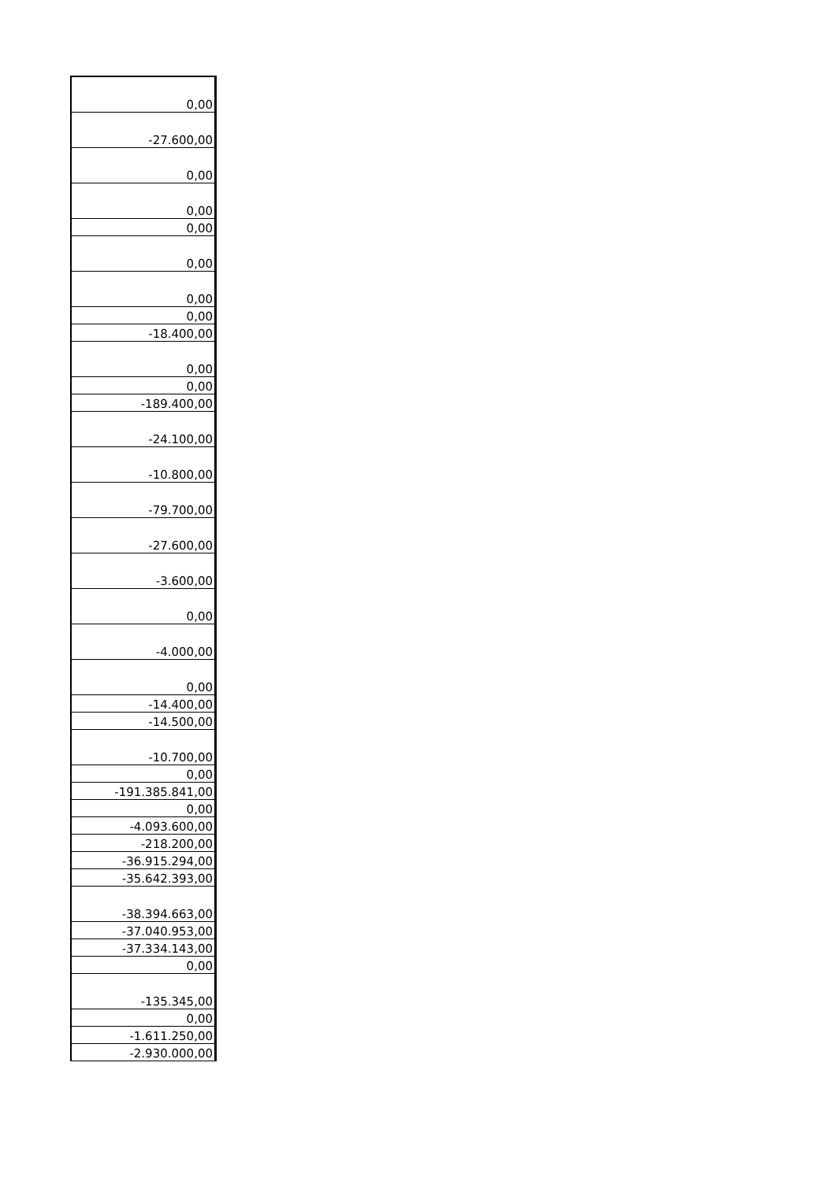| 0,00 |
| -27.600,00 |
| 0,00 |
| 0,00 |
| 0,00 |
| 0,00 |
| 0,00 |
| 0,00 |
| -18.400,00 |
| 0,00 |
| 0,00 |
| -189.400,00 |
| -24.100,00 |
| -10.800,00 |
| -79.700,00 |
| -27.600,00 |
| -3.600,00 |
| 0,00 |
| -4.000,00 |
| 0,00 |
| -14.400,00 |
| -14.500,00 |
| -10.700,00 |
| 0,00 |
| -191.385.841,00 |
| 0,00 |
| -4.093.600,00 |
| -218.200,00 |
| -36.915.294,00 |
| -35.642.393,00 |
| -38.394.663,00 |
| -37.040.953,00 |
| -37.334.143,00 |
| 0,00 |
| -135.345,00 |
| 0,00 |
| -1.611.250,00 |
| -2.930.000,00 |